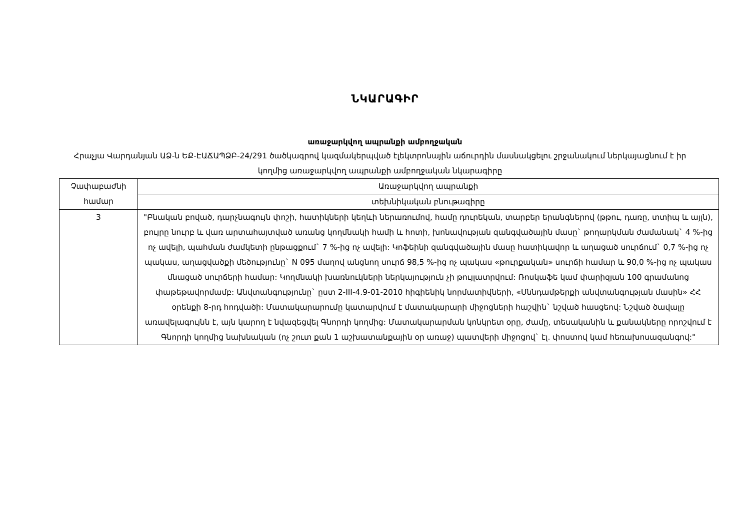ՆԿԱՐԱԳԻՐ
առաջարկվող ապրանքի ամբողջական
Հրաչյա Վարդանյան ԱՁ-ն ԵՔ-ԷԱՃԱՊՁԲ-24/291 ծածկագրով կազմակերպված էլեկտրոնային աճուրդին մասնակցելու շրջանակում ներկայացնում է իր կողմից առաջարկվող ապրանքի ամբողջական նկարագիրը
| Չափաբաժնի համար | Առաջարկվող ապրանքի |
| | տեխնիկական բնութագիրը |
| 3 | "Բնական բոված, դարչնագույն փոշի, հատիկների կեղևի ներառումով, համը դուրեկան, տարբեր երանգներով (թթու, դառը, տտիպ և այլն), բույրը նուրբ և վառ արտահայտված առանց կողմնակի համի և հոտի, խոնավության զանգվածային մասը` թողարկման ժամանակ` 4 %-ից ոչ ավելի, պահման ժամկետի ընթացքում` 7 %-ից ոչ ավելի: Կոֆեինի զանգվածային մասը հատիկավոր և աղացած սուրճում` 0,7 %-ից ոչ պակաս, աղացվածքի մեծությունը` N 095 մաղով անցնող սուրճ 98,5 %-ից ոչ պակաս «թուրքական» սուրճի համար և 90,0 %-ից ոչ պակաս մնացած սուրճերի համար: Կողմնակի խառնուկների ներկայություն չի թույլատրվում: Ռոսկաֆե կամ փարիզյան 100 գրամանոց փաթեթավորմամբ: Անվտանգությունը` ըստ 2-III-4.9-01-2010 հիգիենիկ նորմատիվների, «Սննդամթերքի անվտանգության մասին» ՀՀ օրենքի 8-րդ հոդվածի: Մատակարարումը կատարվում է մատակարարի միջոցների հաշվին` նշված հասցեով: Նշված ծավալը առավելագույնն է, այն կարող է նվազեցվել Գնորդի կողմից: Մատակարարման կոնկրետ օրը, ժամը, տեսականին և քանակները որոշվում է Գնորդի կողմից նախնական (ոչ շուտ քան 1 աշխատանքային օր առաջ) պատվերի միջոցով` էլ. փոստով կամ հեռախոսազանգով:" |